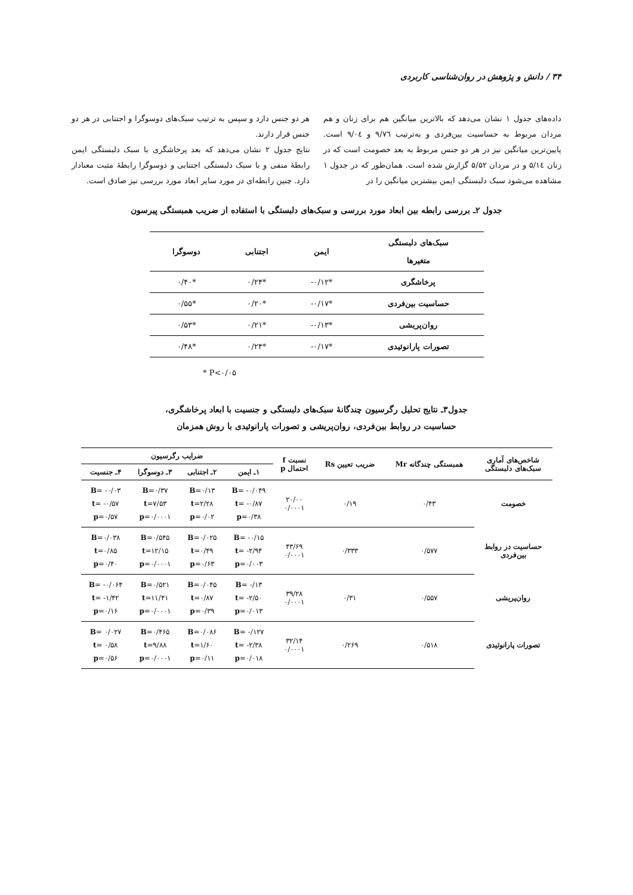۳۴ / دانش و پژوهش در روان‌شناسی کاربردی
داده‌های جدول ۱ نشان می‌دهد که بالاترین میانگین هم برای زنان و هم مردان مربوط به حساسیت بین‌فردی و به‌ترتیب ۹/۷٦ و ۹/۰٤ است. پایین‌ترین میانگین نیز در هر دو جنس مربوط به بعد خصومت است که در زنان ۵/۱٤ و در مردان ۵/۵۲ گزارش شده است. همان‌طور که در جدول ۱ مشاهده می‌شود سبک دلبستگی ایمن بیشترین میانگین را در
هر دو جنس دارد و سپس به ترتیب سبک‌های دوسوگرا و اجتنابی در هر دو جنس قرار دارند.
نتایج جدول ۲ نشان می‌دهد که بعد پرخاشگری با سبک دلبستگی ایمن رابطهٔ منفی و با سبک دلبستگی اجتنابی و دوسوگرا رابطهٔ مثبت معنادار دارد. چنین رابطه‌ای در مورد سایر ابعاد مورد بررسی نیز صادق است.
جدول ۲ـ بررسی رابطه بین ابعاد مورد بررسی و سبک‌های دلبستگی با استفاده از ضریب همبستگی پیرسون
| سبک‌های دلبستگی متغیرها | ایمن | اجتنابی | دوسوگرا |
| --- | --- | --- | --- |
| پرخاشگری | *‎-۰/۱۲ | *۰/۲۴ | *۰/۴۰ |
| حساسیت بین‌فردی | *‎-۰/۱۷ | *۰/۲۰ | *۰/۵۵ |
| روان‌پریشی | *‎-۰/۱۳ | *۰/۲۱ | *۰/۵۳ |
| تصورات پارانوئیدی | *‎-۰/۱۷ | *۰/۲۴ | *۰/۴۸ |
* P<۰/۰۵
جدول۳ـ نتایج تحلیل رگرسیون چندگانهٔ سبک‌های دلبستگی و جنسیت با ابعاد پرخاشگری،
حساسیت در روابط بین‌فردی، روان‌پریشی و تصورات پارانوئیدی با روش همزمان
| شاخص‌های آماری سبک‌های دلبستگی | همبستگی چندگانه Mr | ضریب تعیین Rs | نسبت f احتمال p | ضرایب رگرسیون | | | |
| --- | --- | --- | --- | --- | --- | --- | --- |
| | | | | ۱ـ ایمن | ۲ـ اجتنابی | ۳ـ دوسوگرا | ۴ـ جنسیت |
| خصومت | ۰/۴۳ | ۰/۱۹ | ۲۰/۰۰ ۰/۰۰۰۱ | B = -۰/۰۴۹ t = -۰/۸۷ p =۰/۳۸ | B =۰/۱۳ t =۲/۲۸ p =۰/۰۲ | B =۰/۳۷ t =۷/۵۳ p =۰/۰۰۰۱ | B = -۰/۰۳ t = -۰/۵۷ p =۰/۵۷ |
| حساسیت در روابط بین‌فردی | ۰/۵۷۷ | ۰/۳۳۳ | ۴۳/۶۹ ۰/۰۰۰۱ | B = -۰/۱۵ t = -۲/۹۴ p =۰/۰۰۳ | B =۰/۰۲۵ t =۰/۴۹ p =۰/۶۳ | B =۰/۵۴۵ t =۱۲/۱۵ p =۰/۰۰۰۱ | B =۰/۰۳۸ t =۰/۸۵ p =۰/۴۰ |
| روان‌پریشی | ۰/۵۵۷ | ۰/۳۱ | ۳۹/۲۸ ۰/۰۰۰۱ | B = -/۱۳ t = -۲/۵۰ p =۰/۰۱۳ | B =۰/۰۴۵ t =۰/۸۷ p =۰/۳۹ | B =۰/۵۲۱ t =۱۱/۴۱ p =۰/۰۰۰۱ | B = -۰/۰۶۴ t = -۱/۴۲ p =۰/۱۶ |
| تصورات پارانوئیدی | ۰/۵۱۸ | ۰/۲۶۹ | ۳۲/۱۴ ۰/۰۰۰۱ | B = -/۱۲۷ t = -۲/۳۸ p =۰/۰۱۸ | B =۰/۰۸۶ t =۱/۶۰ p =۰/۱۱ | B =۰/۴۶۵ t =۹/۸۸ p =۰/۰۰۰۱ | B = ۰/۰۲۷ t = ۰/۵۸ p =۰/۵۶ |